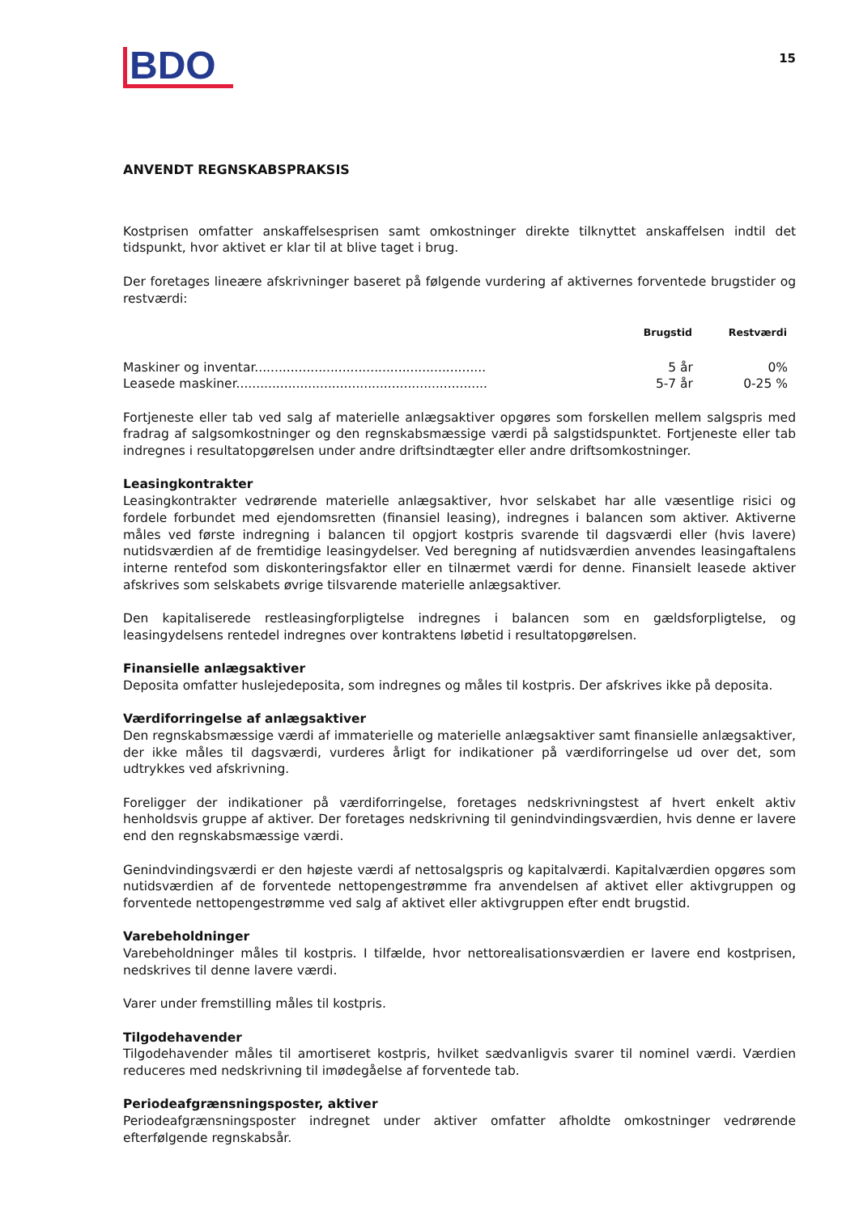BDO
15
ANVENDT REGNSKABSPRAKSIS
Kostprisen omfatter anskaffelsesprisen samt omkostninger direkte tilknyttet anskaffelsen indtil det tidspunkt, hvor aktivet er klar til at blive taget i brug.
Der foretages lineære afskrivninger baseret på følgende vurdering af aktivernes forventede brugstider og restværdi:
| | Brugstid | Restværdi | |
| --- | --- | --- | --- |
| Maskiner og inventar.......................................................... | 5 år | 0% | |
| Leasede maskiner............................................................... | 5-7 år | 0-25 % | |
Fortjeneste eller tab ved salg af materielle anlægsaktiver opgøres som forskellen mellem salgspris med fradrag af salgsomkostninger og den regnskabsmæssige værdi på salgstidspunktet. Fortjeneste eller tab indregnes i resultatopgørelsen under andre driftsindtægter eller andre driftsomkostninger.
Leasingkontrakter
Leasingkontrakter vedrørende materielle anlægsaktiver, hvor selskabet har alle væsentlige risici og fordele forbundet med ejendomsretten (finansiel leasing), indregnes i balancen som aktiver. Aktiverne måles ved første indregning i balancen til opgjort kostpris svarende til dagsværdi eller (hvis lavere) nutidsværdien af de fremtidige leasingydelser. Ved beregning af nutidsværdien anvendes leasingaftalens interne rentefod som diskonteringsfaktor eller en tilnærmet værdi for denne. Finansielt leasede aktiver afskrives som selskabets øvrige tilsvarende materielle anlægsaktiver.
Den kapitaliserede restleasingforpligtelse indregnes i balancen som en gældsforpligtelse, og leasingydelsens rentedel indregnes over kontraktens løbetid i resultatopgørelsen.
Finansielle anlægsaktiver
Deposita omfatter huslejedeposita, som indregnes og måles til kostpris. Der afskrives ikke på deposita.
Værdiforringelse af anlægsaktiver
Den regnskabsmæssige værdi af immaterielle og materielle anlægsaktiver samt finansielle anlægsaktiver, der ikke måles til dagsværdi, vurderes årligt for indikationer på værdiforringelse ud over det, som udtrykkes ved afskrivning.
Foreligger der indikationer på værdiforringelse, foretages nedskrivningstest af hvert enkelt aktiv henholdsvis gruppe af aktiver. Der foretages nedskrivning til genindvindingsværdien, hvis denne er lavere end den regnskabsmæssige værdi.
Genindvindingsværdi er den højeste værdi af nettosalgspris og kapitalværdi. Kapitalværdien opgøres som nutidsværdien af de forventede nettopengestrømme fra anvendelsen af aktivet eller aktivgruppen og forventede nettopengestrømme ved salg af aktivet eller aktivgruppen efter endt brugstid.
Varebeholdninger
Varebeholdninger måles til kostpris. I tilfælde, hvor nettorealisationsværdien er lavere end kostprisen, nedskrives til denne lavere værdi.
Varer under fremstilling måles til kostpris.
Tilgodehavender
Tilgodehavender måles til amortiseret kostpris, hvilket sædvanligvis svarer til nominel værdi. Værdien reduceres med nedskrivning til imødegåelse af forventede tab.
Periodeafgrænsningsposter, aktiver
Periodeafgrænsningsposter indregnet under aktiver omfatter afholdte omkostninger vedrørende efterfølgende regnskabsår.